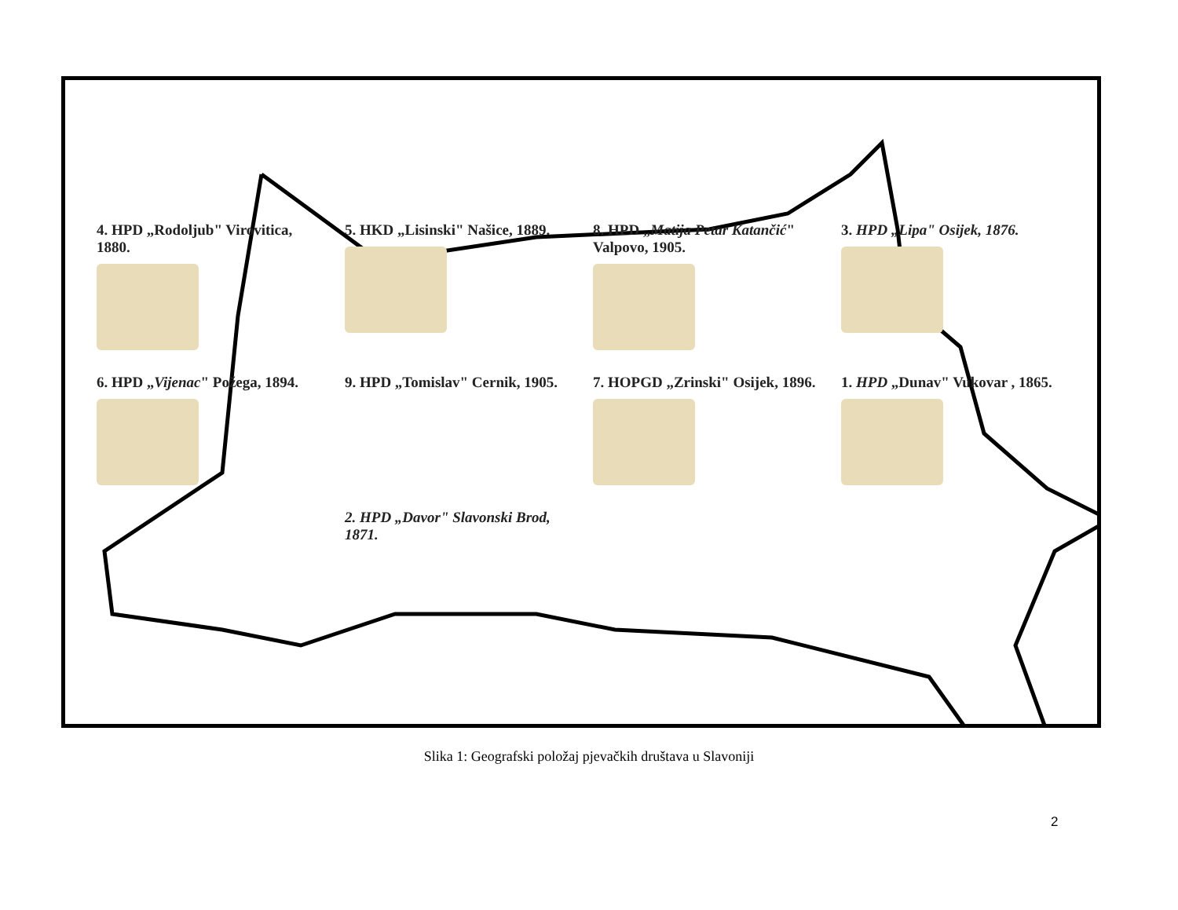4. HPD „Rodoljub" Virovitica, 1880.
5. HKD „Lisinski" Našice, 1889.
8. HPD „Matija Petar Katančić" Valpovo, 1905.
3. HPD „Lipa" Osijek, 1876.
6. HPD „Vijenac" Požega, 1894.
9. HPD „Tomislav" Cernik, 1905.
7. HOPGD „Zrinski" Osijek, 1896.
1. HPD „Dunav" Vukovar , 1865.
2. HPD „Davor" Slavonski Brod, 1871.
Slika 1: Geografski položaj pjevačkih društava u Slavoniji
2